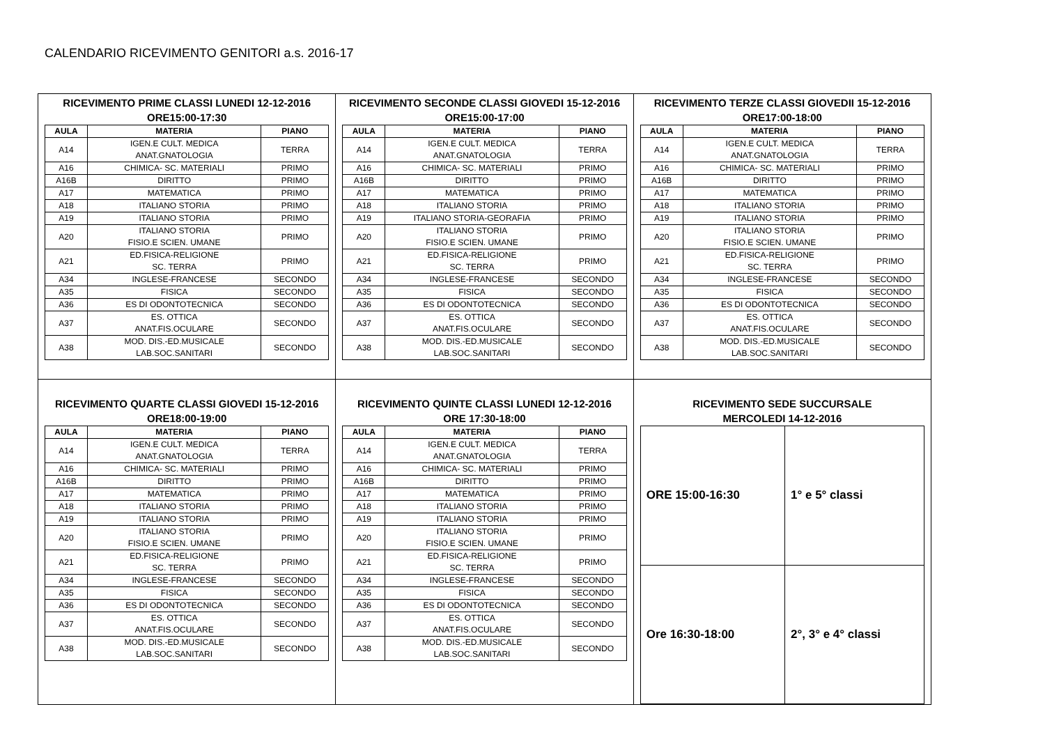CALENDARIO RICEVIMENTO GENITORI a.s. 2016-17
| RICEVIMENTO PRIME CLASSI LUNEDI 12-12-2016 ORE15:00-17:30 / AULA / MATERIA / PIANO / / --- / --- / --- / / A14 / IGEN.E CULT. MEDICA ANAT.GNATOLOGIA / TERRA / / A16 / CHIMICA- SC. MATERIALI / PRIMO / / A16B / DIRITTO / PRIMO / / A17 / MATEMATICA / PRIMO / / A18 / ITALIANO STORIA / PRIMO / / A19 / ITALIANO STORIA / PRIMO / / A20 / ITALIANO STORIA FISIO.E SCIEN. UMANE / PRIMO / / A21 / ED.FISICA-RELIGIONE SC. TERRA / PRIMO / / A34 / INGLESE-FRANCESE / SECONDO / / A35 / FISICA / SECONDO / / A36 / ES DI ODONTOTECNICA / SECONDO / / A37 / ES. OTTICA ANAT.FIS.OCULARE / SECONDO / / A38 / MOD. DIS.-ED.MUSICALE LAB.SOC.SANITARI / SECONDO / | RICEVIMENTO SECONDE CLASSI GIOVEDI 15-12-2016 ORE15:00-17:00 / AULA / MATERIA / PIANO / / --- / --- / --- / / A14 / IGEN.E CULT. MEDICA ANAT.GNATOLOGIA / TERRA / / A16 / CHIMICA- SC. MATERIALI / PRIMO / / A16B / DIRITTO / PRIMO / / A17 / MATEMATICA / PRIMO / / A18 / ITALIANO STORIA / PRIMO / / A19 / ITALIANO STORIA-GEORAFIA / PRIMO / / A20 / ITALIANO STORIA FISIO.E SCIEN. UMANE / PRIMO / / A21 / ED.FISICA-RELIGIONE SC. TERRA / PRIMO / / A34 / INGLESE-FRANCESE / SECONDO / / A35 / FISICA / SECONDO / / A36 / ES DI ODONTOTECNICA / SECONDO / / A37 / ES. OTTICA ANAT.FIS.OCULARE / SECONDO / / A38 / MOD. DIS.-ED.MUSICALE LAB.SOC.SANITARI / SECONDO / | RICEVIMENTO TERZE CLASSI GIOVEDII 15-12-2016 ORE17:00-18:00 / AULA / MATERIA / PIANO / / --- / --- / --- / / A14 / IGEN.E CULT. MEDICA ANAT.GNATOLOGIA / TERRA / / A16 / CHIMICA- SC. MATERIALI / PRIMO / / A16B / DIRITTO / PRIMO / / A17 / MATEMATICA / PRIMO / / A18 / ITALIANO STORIA / PRIMO / / A19 / ITALIANO STORIA / PRIMO / / A20 / ITALIANO STORIA FISIO.E SCIEN. UMANE / PRIMO / / A21 / ED.FISICA-RELIGIONE SC. TERRA / PRIMO / / A34 / INGLESE-FRANCESE / SECONDO / / A35 / FISICA / SECONDO / / A36 / ES DI ODONTOTECNICA / SECONDO / / A37 / ES. OTTICA ANAT.FIS.OCULARE / SECONDO / / A38 / MOD. DIS.-ED.MUSICALE LAB.SOC.SANITARI / SECONDO / |
| RICEVIMENTO QUARTE CLASSI GIOVEDI 15-12-2016 ORE18:00-19:00 / AULA / MATERIA / PIANO / / --- / --- / --- / / A14 / IGEN.E CULT. MEDICA ANAT.GNATOLOGIA / TERRA / / A16 / CHIMICA- SC. MATERIALI / PRIMO / / A16B / DIRITTO / PRIMO / / A17 / MATEMATICA / PRIMO / / A18 / ITALIANO STORIA / PRIMO / / A19 / ITALIANO STORIA / PRIMO / / A20 / ITALIANO STORIA FISIO.E SCIEN. UMANE / PRIMO / / A21 / ED.FISICA-RELIGIONE SC. TERRA / PRIMO / / A34 / INGLESE-FRANCESE / SECONDO / / A35 / FISICA / SECONDO / / A36 / ES DI ODONTOTECNICA / SECONDO / / A37 / ES. OTTICA ANAT.FIS.OCULARE / SECONDO / / A38 / MOD. DIS.-ED.MUSICALE LAB.SOC.SANITARI / SECONDO / | RICEVIMENTO QUINTE CLASSI LUNEDI 12-12-2016 ORE 17:30-18:00 / AULA / MATERIA / PIANO / / --- / --- / --- / / A14 / IGEN.E CULT. MEDICA ANAT.GNATOLOGIA / TERRA / / A16 / CHIMICA- SC. MATERIALI / PRIMO / / A16B / DIRITTO / PRIMO / / A17 / MATEMATICA / PRIMO / / A18 / ITALIANO STORIA / PRIMO / / A19 / ITALIANO STORIA / PRIMO / / A20 / ITALIANO STORIA FISIO.E SCIEN. UMANE / PRIMO / / A21 / ED.FISICA-RELIGIONE SC. TERRA / PRIMO / / A34 / INGLESE-FRANCESE / SECONDO / / A35 / FISICA / SECONDO / / A36 / ES DI ODONTOTECNICA / SECONDO / / A37 / ES. OTTICA ANAT.FIS.OCULARE / SECONDO / / A38 / MOD. DIS.-ED.MUSICALE LAB.SOC.SANITARI / SECONDO / | RICEVIMENTO SEDE SUCCURSALE MERCOLEDI 14-12-2016 / ORE 15:00-16:30 / 1° e 5° classi / / Ore 16:30-18:00 / 2°, 3° e 4° classi / |